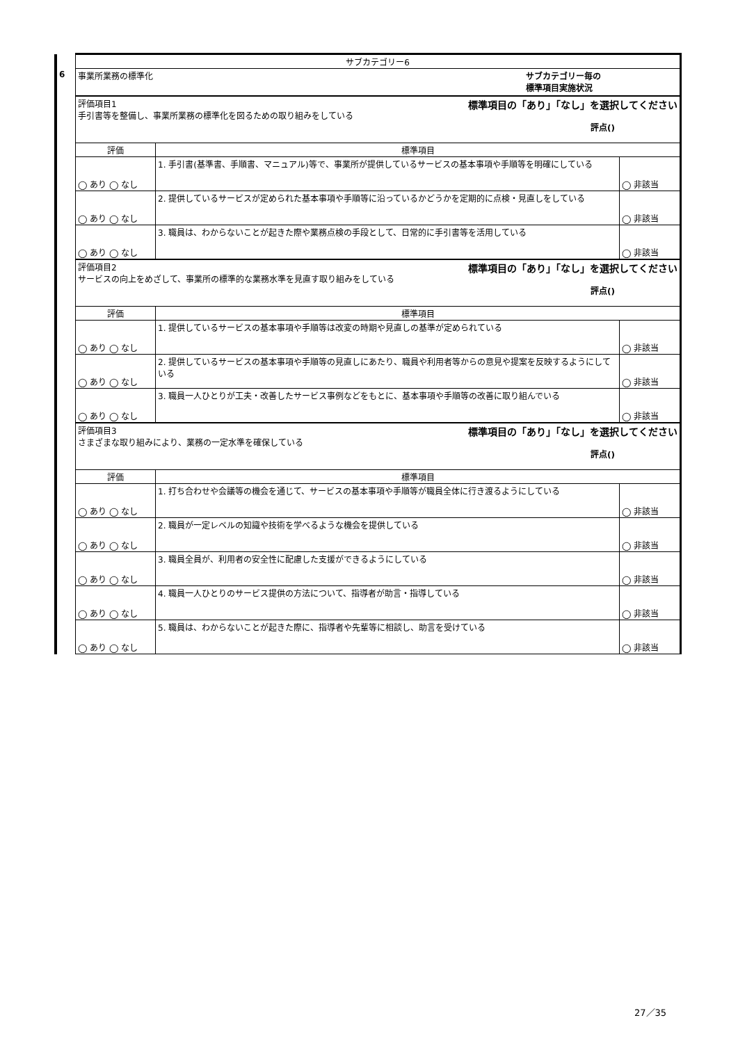| | サブカテゴリー6 | | |
| 6 | 事業所業務の標準化 サブカテゴリー毎の 標準項目実施状況 | | |
| | 標準項目の「あり」「なし」を選択してください 評価項目1 手引書等を整備し、事業所業務の標準化を図るための取り組みをしている 評点() | | |
| | 評価 | 標準項目 | |
| | ◯ あり ◯ なし | 1. 手引書(基準書、手順書、マニュアル)等で、事業所が提供しているサービスの基本事項や手順等を明確にしている | ◯ 非該当 |
| | ◯ あり ◯ なし | 2. 提供しているサービスが定められた基本事項や手順等に沿っているかどうかを定期的に点検・見直しをしている | ◯ 非該当 |
| | ◯ あり ◯ なし | 3. 職員は、わからないことが起きた際や業務点検の手段として、日常的に手引書等を活用している | ◯ 非該当 |
| | 標準項目の「あり」「なし」を選択してください 評価項目2 サービスの向上をめざして、事業所の標準的な業務水準を見直す取り組みをしている 評点() | | |
| | 評価 | 標準項目 | |
| | ◯ あり ◯ なし | 1. 提供しているサービスの基本事項や手順等は改変の時期や見直しの基準が定められている | ◯ 非該当 |
| | ◯ あり ◯ なし | 2. 提供しているサービスの基本事項や手順等の見直しにあたり、職員や利用者等からの意見や提案を反映するようにしている | ◯ 非該当 |
| | ◯ あり ◯ なし | 3. 職員一人ひとりが工夫・改善したサービス事例などをもとに、基本事項や手順等の改善に取り組んでいる | ◯ 非該当 |
| | 標準項目の「あり」「なし」を選択してください 評価項目3 さまざまな取り組みにより、業務の一定水準を確保している 評点() | | |
| | 評価 | 標準項目 | |
| | ◯ あり ◯ なし | 1. 打ち合わせや会議等の機会を通じて、サービスの基本事項や手順等が職員全体に行き渡るようにしている | ◯ 非該当 |
| | ◯ あり ◯ なし | 2. 職員が一定レベルの知識や技術を学べるような機会を提供している | ◯ 非該当 |
| | ◯ あり ◯ なし | 3. 職員全員が、利用者の安全性に配慮した支援ができるようにしている | ◯ 非該当 |
| | ◯ あり ◯ なし | 4. 職員一人ひとりのサービス提供の方法について、指導者が助言・指導している | ◯ 非該当 |
| | ◯ あり ◯ なし | 5. 職員は、わからないことが起きた際に、指導者や先輩等に相談し、助言を受けている | ◯ 非該当 |
27／35